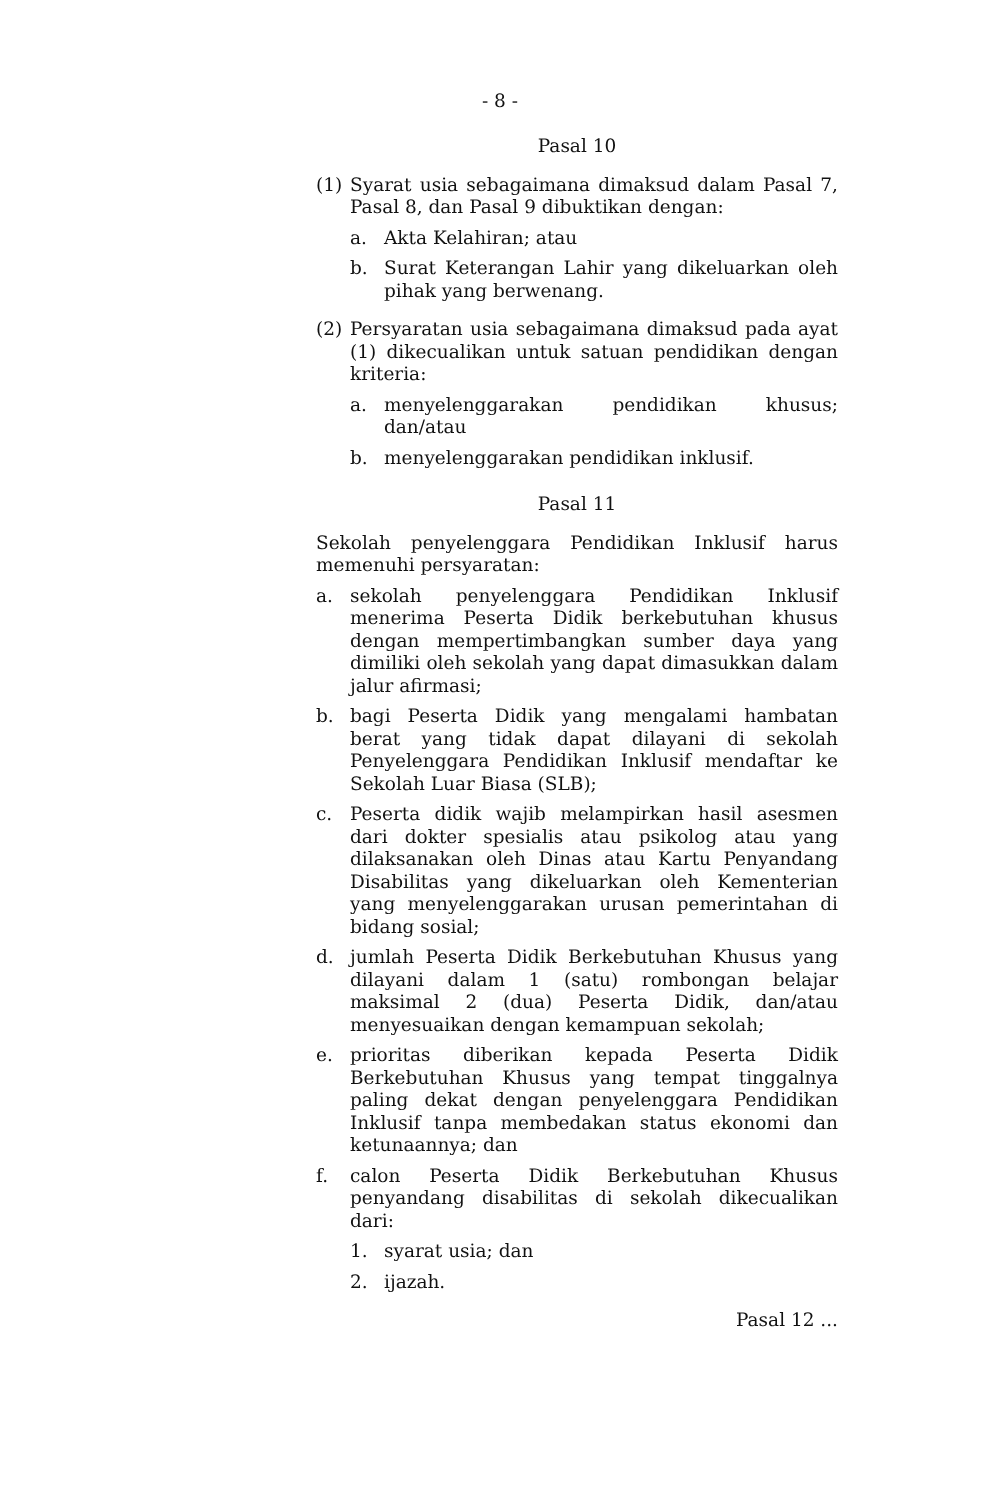- 8 -
Pasal 10
(1) Syarat usia sebagaimana dimaksud dalam Pasal 7, Pasal 8, dan Pasal 9 dibuktikan dengan:
a. Akta Kelahiran; atau
b. Surat Keterangan Lahir yang dikeluarkan oleh pihak yang berwenang.
(2) Persyaratan usia sebagaimana dimaksud pada ayat (1) dikecualikan untuk satuan pendidikan dengan kriteria:
a. menyelenggarakan pendidikan khusus; dan/atau
b. menyelenggarakan pendidikan inklusif.
Pasal 11
Sekolah penyelenggara Pendidikan Inklusif harus memenuhi persyaratan:
a. sekolah penyelenggara Pendidikan Inklusif menerima Peserta Didik berkebutuhan khusus dengan mempertimbangkan sumber daya yang dimiliki oleh sekolah yang dapat dimasukkan dalam jalur afirmasi;
b. bagi Peserta Didik yang mengalami hambatan berat yang tidak dapat dilayani di sekolah Penyelenggara Pendidikan Inklusif mendaftar ke Sekolah Luar Biasa (SLB);
c. Peserta didik wajib melampirkan hasil asesmen dari dokter spesialis atau psikolog atau yang dilaksanakan oleh Dinas atau Kartu Penyandang Disabilitas yang dikeluarkan oleh Kementerian yang menyelenggarakan urusan pemerintahan di bidang sosial;
d. jumlah Peserta Didik Berkebutuhan Khusus yang dilayani dalam 1 (satu) rombongan belajar maksimal 2 (dua) Peserta Didik, dan/atau menyesuaikan dengan kemampuan sekolah;
e. prioritas diberikan kepada Peserta Didik Berkebutuhan Khusus yang tempat tinggalnya paling dekat dengan penyelenggara Pendidikan Inklusif tanpa membedakan status ekonomi dan ketunaannya; dan
f. calon Peserta Didik Berkebutuhan Khusus penyandang disabilitas di sekolah dikecualikan dari:
1. syarat usia; dan
2. ijazah.
Pasal 12 ...